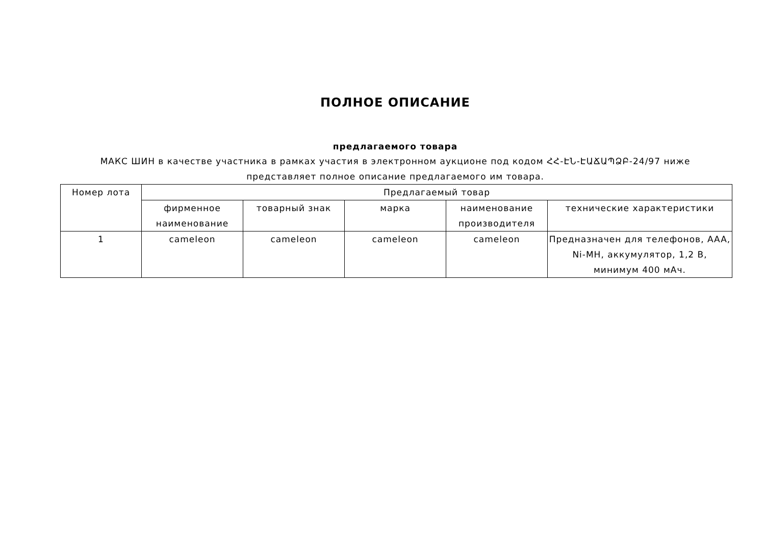ПОЛНОЕ ОПИСАНИЕ
предлагаемого товара
МАКС ШИН в качестве участника в рамках участия в электронном аукционе под кодом ՀՀ-ԷՆ-ԷԱՃԱՊՁԲ-24/97 ниже
представляет полное описание предлагаемого им товара.
| Номер лота | Предлагаемый товар | | | | |
| --- | --- | --- | --- | --- | --- |
| | фирменное наименование | товарный знак | марка | наименование производителя | технические характеристики |
| 1 | cameleon | cameleon | cameleon | cameleon | Предназначен для телефонов, AAA, Ni-MH, аккумулятор, 1,2 В, минимум 400 мАч. |